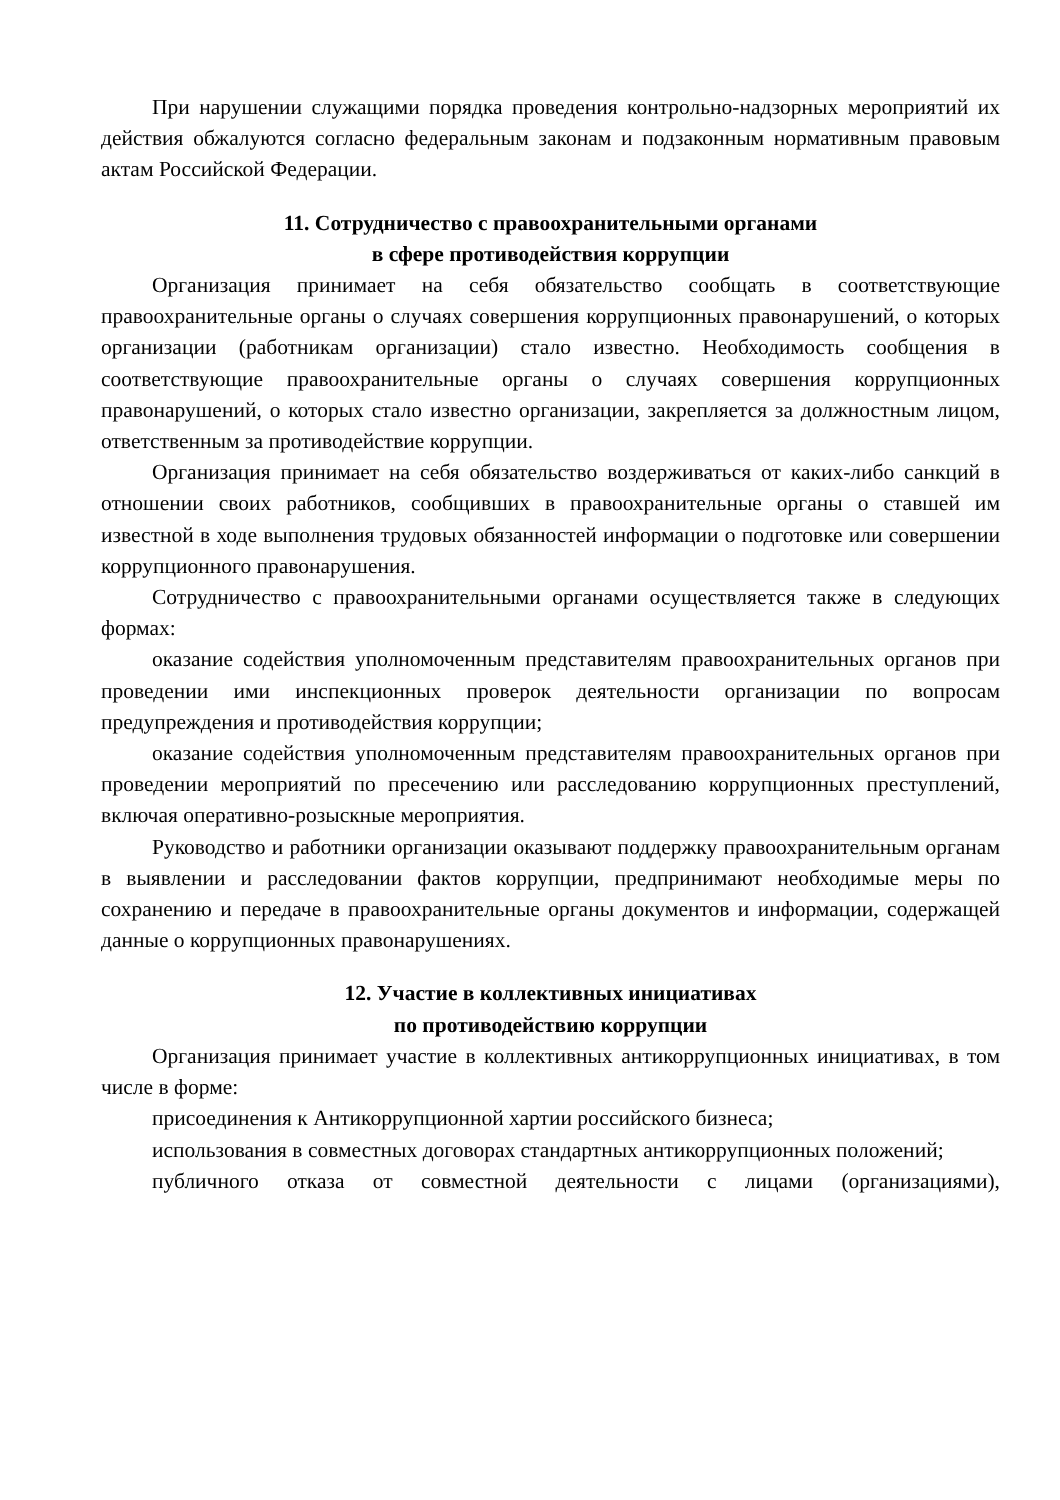При нарушении служащими порядка проведения контрольно-надзорных мероприятий их действия обжалуются согласно федеральным законам и подзаконным нормативным правовым актам Российской Федерации.
11. Сотрудничество с правоохранительными органами
в сфере противодействия коррупции
Организация принимает на себя обязательство сообщать в соответствующие правоохранительные органы о случаях совершения коррупционных правонарушений, о которых организации (работникам организации) стало известно. Необходимость сообщения в соответствующие правоохранительные органы о случаях совершения коррупционных правонарушений, о которых стало известно организации, закрепляется за должностным лицом, ответственным за противодействие коррупции.
Организация принимает на себя обязательство воздерживаться от каких-либо санкций в отношении своих работников, сообщивших в правоохранительные органы о ставшей им известной в ходе выполнения трудовых обязанностей информации о подготовке или совершении коррупционного правонарушения.
Сотрудничество с правоохранительными органами осуществляется также в следующих формах:
оказание содействия уполномоченным представителям правоохранительных органов при проведении ими инспекционных проверок деятельности организации по вопросам предупреждения и противодействия коррупции;
оказание содействия уполномоченным представителям правоохранительных органов при проведении мероприятий по пресечению или расследованию коррупционных преступлений, включая оперативно-розыскные мероприятия.
Руководство и работники организации оказывают поддержку правоохранительным органам в выявлении и расследовании фактов коррупции, предпринимают необходимые меры по сохранению и передаче в правоохранительные органы документов и информации, содержащей данные о коррупционных правонарушениях.
12. Участие в коллективных инициативах
по противодействию коррупции
Организация принимает участие в коллективных антикоррупционных инициативах, в том числе в форме:
присоединения к Антикоррупционной хартии российского бизнеса;
использования в совместных договорах стандартных антикоррупционных положений;
публичного отказа от совместной деятельности с лицами (организациями),